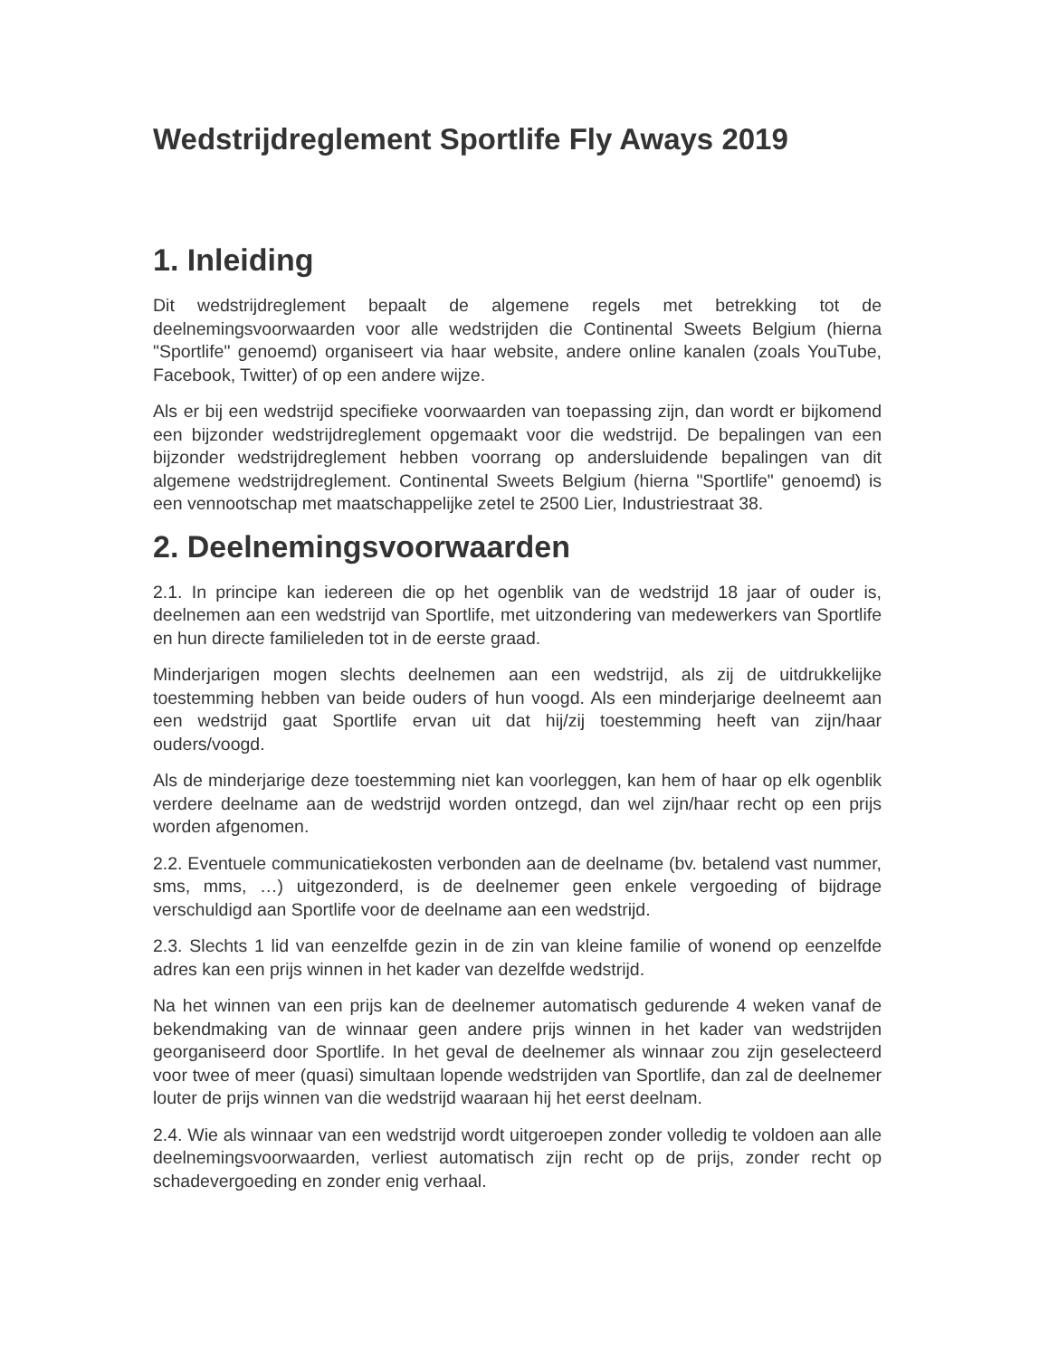Wedstrijdreglement Sportlife Fly Aways 2019
1. Inleiding
Dit wedstrijdreglement bepaalt de algemene regels met betrekking tot de deelnemingsvoorwaarden voor alle wedstrijden die Continental Sweets Belgium (hierna "Sportlife" genoemd) organiseert via haar website, andere online kanalen (zoals YouTube, Facebook, Twitter) of op een andere wijze.
Als er bij een wedstrijd specifieke voorwaarden van toepassing zijn, dan wordt er bijkomend een bijzonder wedstrijdreglement opgemaakt voor die wedstrijd. De bepalingen van een bijzonder wedstrijdreglement hebben voorrang op andersluidende bepalingen van dit algemene wedstrijdreglement. Continental Sweets Belgium (hierna "Sportlife" genoemd) is een vennootschap met maatschappelijke zetel te 2500 Lier, Industriestraat 38.
2. Deelnemingsvoorwaarden
2.1. In principe kan iedereen die op het ogenblik van de wedstrijd 18 jaar of ouder is, deelnemen aan een wedstrijd van Sportlife, met uitzondering van medewerkers van Sportlife en hun directe familieleden tot in de eerste graad.
Minderjarigen mogen slechts deelnemen aan een wedstrijd, als zij de uitdrukkelijke toestemming hebben van beide ouders of hun voogd. Als een minderjarige deelneemt aan een wedstrijd gaat Sportlife ervan uit dat hij/zij toestemming heeft van zijn/haar ouders/voogd.
Als de minderjarige deze toestemming niet kan voorleggen, kan hem of haar op elk ogenblik verdere deelname aan de wedstrijd worden ontzegd, dan wel zijn/haar recht op een prijs worden afgenomen.
2.2. Eventuele communicatiekosten verbonden aan de deelname (bv. betalend vast nummer, sms, mms, …) uitgezonderd, is de deelnemer geen enkele vergoeding of bijdrage verschuldigd aan Sportlife voor de deelname aan een wedstrijd.
2.3. Slechts 1 lid van eenzelfde gezin in de zin van kleine familie of wonend op eenzelfde adres kan een prijs winnen in het kader van dezelfde wedstrijd.
Na het winnen van een prijs kan de deelnemer automatisch gedurende 4 weken vanaf de bekendmaking van de winnaar geen andere prijs winnen in het kader van wedstrijden georganiseerd door Sportlife. In het geval de deelnemer als winnaar zou zijn geselecteerd voor twee of meer (quasi) simultaan lopende wedstrijden van Sportlife, dan zal de deelnemer louter de prijs winnen van die wedstrijd waaraan hij het eerst deelnam.
2.4. Wie als winnaar van een wedstrijd wordt uitgeroepen zonder volledig te voldoen aan alle deelnemingsvoorwaarden, verliest automatisch zijn recht op de prijs, zonder recht op schadevergoeding en zonder enig verhaal.